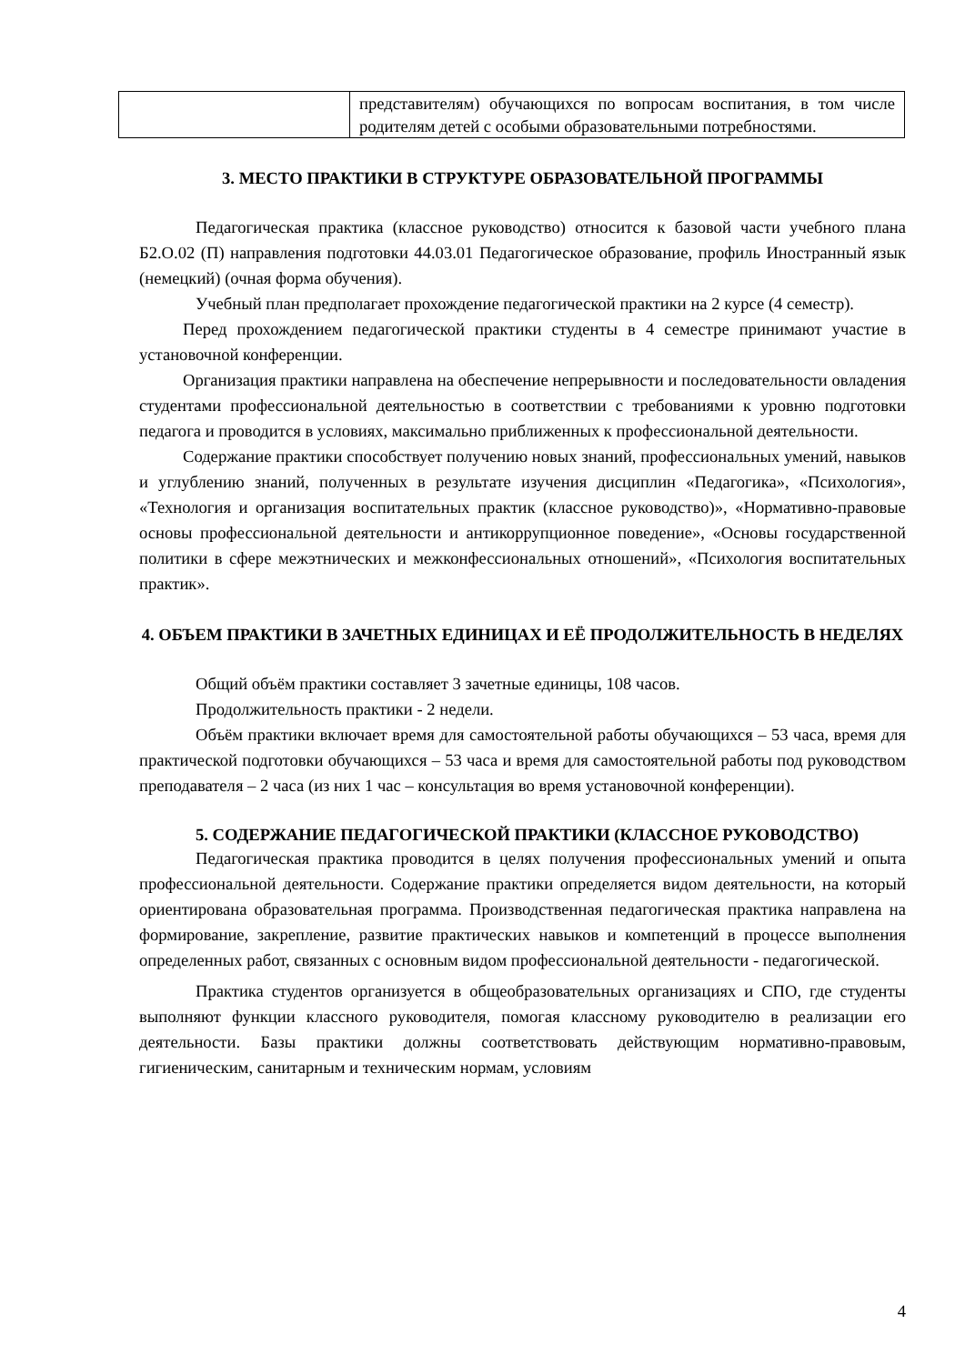| | представителям) обучающихся по вопросам воспитания, в том числе родителям детей с особыми образовательными потребностями. |
3. МЕСТО ПРАКТИКИ В СТРУКТУРЕ ОБРАЗОВАТЕЛЬНОЙ ПРОГРАММЫ
Педагогическая практика (классное руководство) относится к базовой части учебного плана Б2.О.02 (П) направления подготовки 44.03.01 Педагогическое образование, профиль Иностранный язык (немецкий) (очная форма обучения).
Учебный план предполагает прохождение педагогической практики на 2 курсе (4 семестр).
Перед прохождением педагогической практики студенты в 4 семестре принимают участие в установочной конференции.
Организация практики направлена на обеспечение непрерывности и последовательности овладения студентами профессиональной деятельностью в соответствии с требованиями к уровню подготовки педагога и проводится в условиях, максимально приближенных к профессиональной деятельности.
Содержание практики способствует получению новых знаний, профессиональных умений, навыков и углублению знаний, полученных в результате изучения дисциплин «Педагогика», «Психология», «Технология и организация воспитательных практик (классное руководство)», «Нормативно-правовые основы профессиональной деятельности и антикоррупционное поведение», «Основы государственной политики в сфере межэтнических и межконфессиональных отношений», «Психология воспитательных практик».
4. ОБЪЕМ ПРАКТИКИ В ЗАЧЕТНЫХ ЕДИНИЦАХ И ЕЁ ПРОДОЛЖИТЕЛЬНОСТЬ В НЕДЕЛЯХ
Общий объём практики составляет 3 зачетные единицы, 108 часов.
Продолжительность практики - 2 недели.
Объём практики включает время для самостоятельной работы обучающихся – 53 часа, время для практической подготовки обучающихся – 53 часа и время для самостоятельной работы под руководством преподавателя – 2 часа (из них 1 час – консультация во время установочной конференции).
5. СОДЕРЖАНИЕ ПЕДАГОГИЧЕСКОЙ ПРАКТИКИ (КЛАССНОЕ РУКОВОДСТВО)
Педагогическая практика проводится в целях получения профессиональных умений и опыта профессиональной деятельности. Содержание практики определяется видом деятельности, на который ориентирована образовательная программа. Производственная педагогическая практика направлена на формирование, закрепление, развитие практических навыков и компетенций в процессе выполнения определенных работ, связанных с основным видом профессиональной деятельности - педагогической.
Практика студентов организуется в общеобразовательных организациях и СПО, где студенты выполняют функции классного руководителя, помогая классному руководителю в реализации его деятельности. Базы практики должны соответствовать действующим нормативно-правовым, гигиеническим, санитарным и техническим нормам, условиям
4